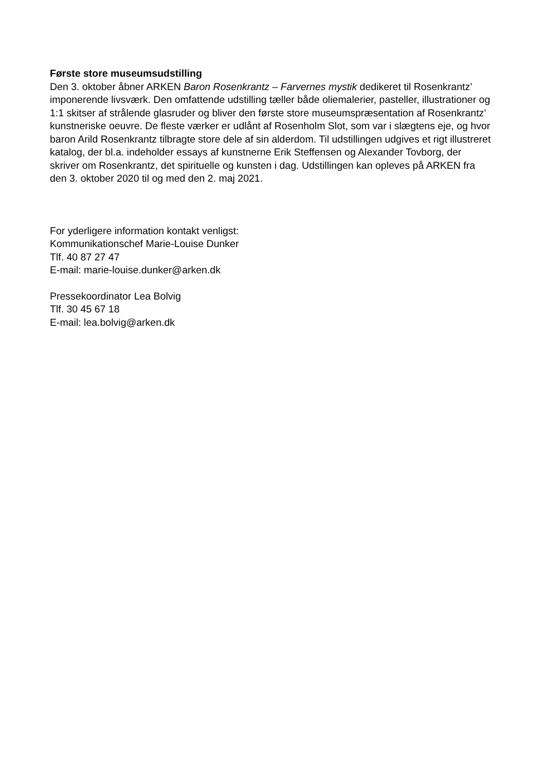Første store museumsudstilling
Den 3. oktober åbner ARKEN Baron Rosenkrantz – Farvernes mystik dedikeret til Rosenkrantz’ imponerende livsværk. Den omfattende udstilling tæller både oliemalerier, pasteller, illustrationer og 1:1 skitser af strålende glasruder og bliver den første store museumspræsentation af Rosenkrantz’ kunstneriske oeuvre. De fleste værker er udlånt af Rosenholm Slot, som var i slægtens eje, og hvor baron Arild Rosenkrantz tilbragte store dele af sin alderdom. Til udstillingen udgives et rigt illustreret katalog, der bl.a. indeholder essays af kunstnerne Erik Steffensen og Alexander Tovborg, der skriver om Rosenkrantz, det spirituelle og kunsten i dag. Udstillingen kan opleves på ARKEN fra den 3. oktober 2020 til og med den 2. maj 2021.
For yderligere information kontakt venligst:
Kommunikationschef Marie-Louise Dunker
Tlf. 40 87 27 47
E-mail: marie-louise.dunker@arken.dk
Pressekoordinator Lea Bolvig
Tlf. 30 45 67 18
E-mail: lea.bolvig@arken.dk